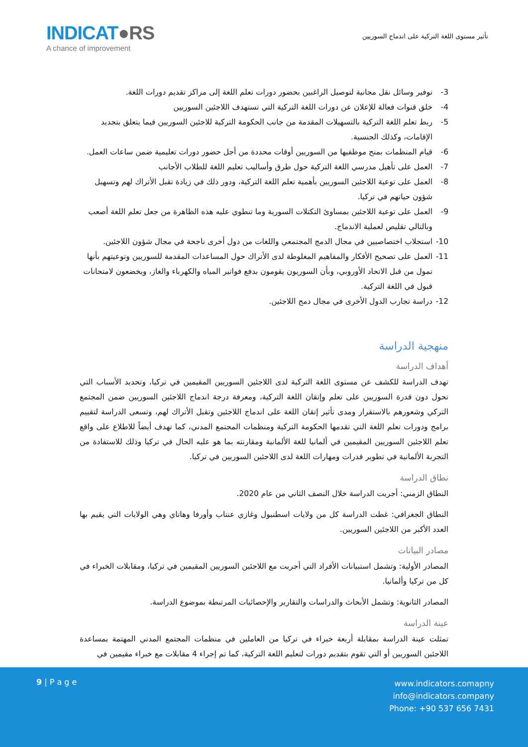INDICAT●RS
A chance of improvement
تأثير مستوى اللغة التركية على اندماج السوريين
3- توفير وسائل نقل مجانية لتوصيل الراغبين بحضور دورات تعلم اللغة إلى مراكز تقديم دورات اللغة.
4- خلق قنوات فعالة للإعلان عن دورات اللغة التركية التي تستهدف اللاجئين السوريين
5- ربط تعلم اللغة التركية بالتسهيلات المقدمة من جانب الحكومة التركية للاجئين السوريين فيما يتعلق بتجديد الإقامات، وكذلك الجنسية.
6- قيام المنظمات بمنح موظفيها من السوريين أوقات محددة من أجل حضور دورات تعليمية ضمن ساعات العمل.
7- العمل على تأهيل مدرسي اللغة التركية حول طرق وأساليب تعليم اللغة للطلاب الأجانب
8- العمل على توعية اللاجئين السوريين بأهمية تعلم اللغة التركية، ودور ذلك في زيادة تقبل الأتراك لهم وتسهيل شؤون حياتهم في تركيا.
9- العمل على توعية اللاجئين بمساوئ التكتلات السورية وما تنطوي عليه هذه الظاهرة من جعل تعلم اللغة أصعب وبالتالي تقليص لعملية الاندماج.
10- استجلاب اختصاصيين في مجال الدمج المجتمعي واللغات من دول أخرى ناجحة في مجال شؤون اللاجئين.
11- العمل على تصحيح الأفكار والمفاهيم المغلوطة لدى الأتراك حول المساعدات المقدمة للسوريين وتوعيتهم بأنها تمول من قبل الاتحاد الأوروبي، وبأن السوريون يقومون بدفع فواتير المياه والكهرباء والغاز، ويخضعون لامتحانات قبول في اللغة التركية.
12- دراسة تجارب الدول الأخرى في مجال دمج اللاجئين.
منهجية الدراسة
أهداف الدراسة
تهدف الدراسة للكشف عن مستوى اللغة التركية لدى اللاجئين السوريين المقيمين في تركيا، وتحديد الأسباب التي تحول دون قدرة السوريين على تعلم وإتقان اللغة التركية، ومعرفة درجة اندماج اللاجئين السوريين ضمن المجتمع التركي وشعورهم بالاستقرار ومدى تأثير إتقان اللغة على اندماج اللاجئين وتقبل الأتراك لهم، وتسعى الدراسة لتقييم برامج ودورات تعلم اللغة التي تقدمها الحكومة التركية ومنظمات المجتمع المدني، كما تهدف أيضاً للاطلاع على واقع تعلم اللاجئين السوريين المقيمين في ألمانيا للغة الألمانية ومقارنته بما هو عليه الحال في تركيا وذلك للاستفادة من التجربة الألمانية في تطوير قدرات ومهارات اللغة لدى اللاجئين السوريين في تركيا.
نطاق الدراسة
النطاق الزمني: أجريت الدراسة خلال النصف الثاني من عام 2020.
النطاق الجغرافي: غطت الدراسة كل من ولايات اسطنبول وغازي عنتاب وأورفا وهاتاي وهي الولايات التي يقيم بها العدد الأكبر من اللاجئين السوريين.
مصادر البيانات
المصادر الأولية: وتشمل استبيانات الأفراد التي أجريت مع اللاجئين السوريين المقيمين في تركيا، ومقابلات الخبراء في كل من تركيا وألمانيا.
المصادر الثانوية: وتشمل الأبحاث والدراسات والتقارير والإحصائيات المرتبطة بموضوع الدراسة.
عينة الدراسة
تمثلت عينة الدراسة بمقابلة أربعة خبراء في تركيا من العاملين في منظمات المجتمع المدني المهتمة بمساعدة اللاجئين السوريين أو التي تقوم بتقديم دورات لتعليم اللغة التركية، كما تم إجراء 4 مقابلات مع خبراء مقيمين في
9 | P a g e
www.indicators.comapny
info@indicators.company
Phone: +90 537 656 7431